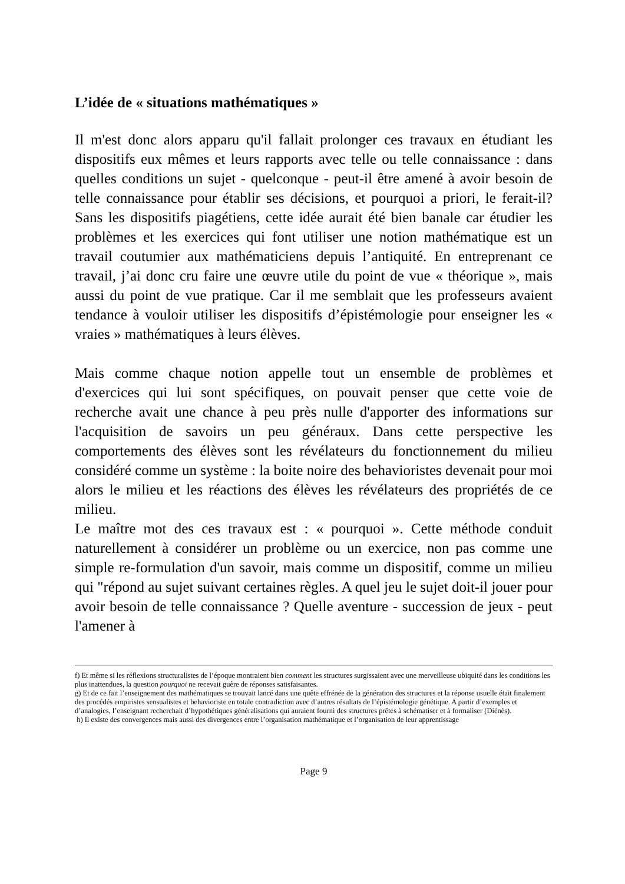L’idée de « situations mathématiques »
Il m'est donc alors apparu qu'il fallait prolonger ces travaux en étudiant les dispositifs eux mêmes et leurs rapports avec telle ou telle connaissance : dans quelles conditions un sujet - quelconque - peut-il être amené à avoir besoin de telle connaissance pour établir ses décisions, et pourquoi a priori, le ferait-il? Sans les dispositifs piagétiens, cette idée aurait été bien banale car étudier les problèmes et les exercices qui font utiliser une notion mathématique est un travail coutumier aux mathématiciens depuis l’antiquité. En entreprenant ce travail, j’ai donc cru faire une œuvre utile du point de vue « théorique », mais aussi du point de vue pratique. Car il me semblait que les professeurs avaient tendance à vouloir utiliser les dispositifs d’épistémologie pour enseigner les « vraies » mathématiques à leurs élèves.
Mais comme chaque notion appelle tout un ensemble de problèmes et d'exercices qui lui sont spécifiques, on pouvait penser que cette voie de recherche avait une chance à peu près nulle d'apporter des informations sur l'acquisition de savoirs un peu généraux. Dans cette perspective les comportements des élèves sont les révélateurs du fonctionnement du milieu considéré comme un système : la boite noire des behavioristes devenait pour moi alors le milieu et les réactions des élèves les révélateurs des propriétés de ce milieu.
Le maître mot des ces travaux est : « pourquoi ». Cette méthode conduit naturellement à considérer un problème ou un exercice, non pas comme une simple re-formulation d'un savoir, mais comme un dispositif, comme un milieu qui "répond au sujet suivant certaines règles. A quel jeu le sujet doit-il jouer pour avoir besoin de telle connaissance ? Quelle aventure - succession de jeux - peut l'amener à
f) Et même si les réflexions structuralistes de l’époque montraient bien comment les structures surgissaient avec une merveilleuse ubiquité dans les conditions les plus inattendues, la question pourquoi ne recevait guère de réponses satisfaisantes.
g) Et de ce fait l’enseignement des mathématiques se trouvait lancé dans une quête effrénée de la génération des structures et la réponse usuelle était finalement des procédés empiristes sensualistes et behavioriste en totale contradiction avec d’autres résultats de l’épistémologie génétique. A partir d’exemples et d’analogies, l’enseignant recherchait d’hypothétiques généralisations qui auraient fourni des structures prêtes à schématiser et à formaliser (Diénès).
h) Il existe des convergences mais aussi des divergences entre l’organisation mathématique et l’organisation de leur apprentissage
Page 9